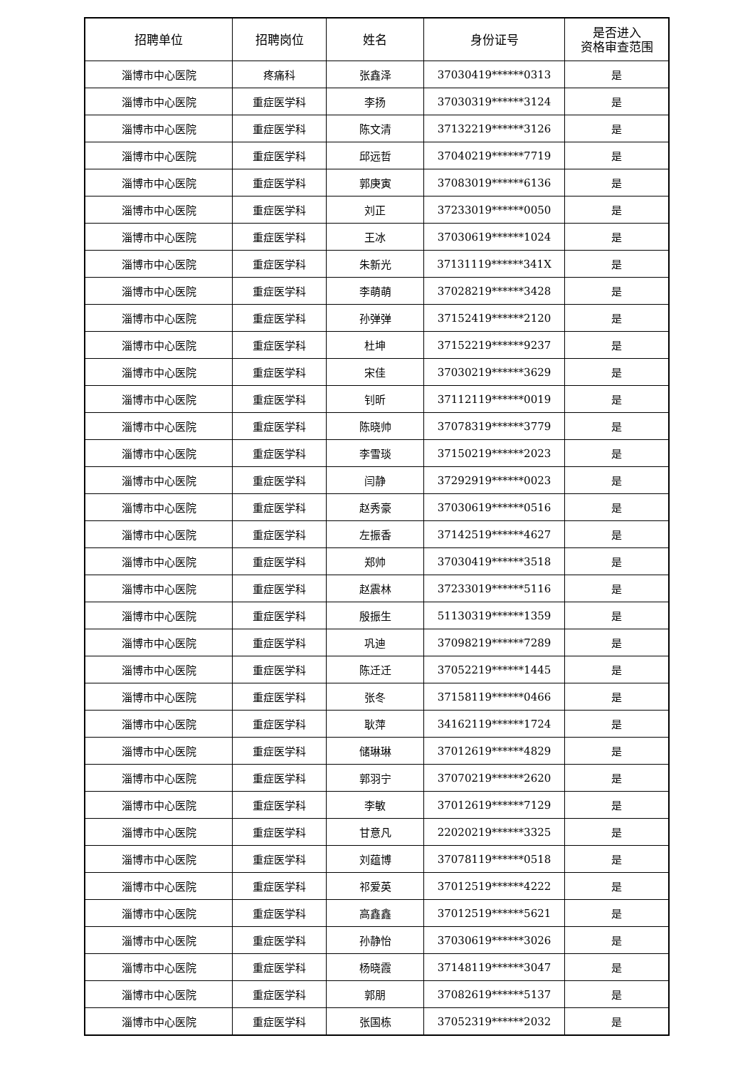| 招聘单位 | 招聘岗位 | 姓名 | 身份证号 | 是否进入 资格审查范围 |
| --- | --- | --- | --- | --- |
| 淄博市中心医院 | 疼痛科 | 张鑫泽 | 37030419******0313 | 是 |
| 淄博市中心医院 | 重症医学科 | 李扬 | 37030319******3124 | 是 |
| 淄博市中心医院 | 重症医学科 | 陈文清 | 37132219******3126 | 是 |
| 淄博市中心医院 | 重症医学科 | 邱远哲 | 37040219******7719 | 是 |
| 淄博市中心医院 | 重症医学科 | 郭庚寅 | 37083019******6136 | 是 |
| 淄博市中心医院 | 重症医学科 | 刘正 | 37233019******0050 | 是 |
| 淄博市中心医院 | 重症医学科 | 王冰 | 37030619******1024 | 是 |
| 淄博市中心医院 | 重症医学科 | 朱新光 | 37131119******341X | 是 |
| 淄博市中心医院 | 重症医学科 | 李萌萌 | 37028219******3428 | 是 |
| 淄博市中心医院 | 重症医学科 | 孙弹弹 | 37152419******2120 | 是 |
| 淄博市中心医院 | 重症医学科 | 杜坤 | 37152219******9237 | 是 |
| 淄博市中心医院 | 重症医学科 | 宋佳 | 37030219******3629 | 是 |
| 淄博市中心医院 | 重症医学科 | 钊昕 | 37112119******0019 | 是 |
| 淄博市中心医院 | 重症医学科 | 陈晓帅 | 37078319******3779 | 是 |
| 淄博市中心医院 | 重症医学科 | 李雪琰 | 37150219******2023 | 是 |
| 淄博市中心医院 | 重症医学科 | 闫静 | 37292919******0023 | 是 |
| 淄博市中心医院 | 重症医学科 | 赵秀豪 | 37030619******0516 | 是 |
| 淄博市中心医院 | 重症医学科 | 左振香 | 37142519******4627 | 是 |
| 淄博市中心医院 | 重症医学科 | 郑帅 | 37030419******3518 | 是 |
| 淄博市中心医院 | 重症医学科 | 赵震林 | 37233019******5116 | 是 |
| 淄博市中心医院 | 重症医学科 | 殷振生 | 51130319******1359 | 是 |
| 淄博市中心医院 | 重症医学科 | 巩迪 | 37098219******7289 | 是 |
| 淄博市中心医院 | 重症医学科 | 陈迁迁 | 37052219******1445 | 是 |
| 淄博市中心医院 | 重症医学科 | 张冬 | 37158119******0466 | 是 |
| 淄博市中心医院 | 重症医学科 | 耿萍 | 34162119******1724 | 是 |
| 淄博市中心医院 | 重症医学科 | 储琳琳 | 37012619******4829 | 是 |
| 淄博市中心医院 | 重症医学科 | 郭羽宁 | 37070219******2620 | 是 |
| 淄博市中心医院 | 重症医学科 | 李敏 | 37012619******7129 | 是 |
| 淄博市中心医院 | 重症医学科 | 甘意凡 | 22020219******3325 | 是 |
| 淄博市中心医院 | 重症医学科 | 刘蕴博 | 37078119******0518 | 是 |
| 淄博市中心医院 | 重症医学科 | 祁爱英 | 37012519******4222 | 是 |
| 淄博市中心医院 | 重症医学科 | 高鑫鑫 | 37012519******5621 | 是 |
| 淄博市中心医院 | 重症医学科 | 孙静怡 | 37030619******3026 | 是 |
| 淄博市中心医院 | 重症医学科 | 杨晓霞 | 37148119******3047 | 是 |
| 淄博市中心医院 | 重症医学科 | 郭朋 | 37082619******5137 | 是 |
| 淄博市中心医院 | 重症医学科 | 张国栋 | 37052319******2032 | 是 |